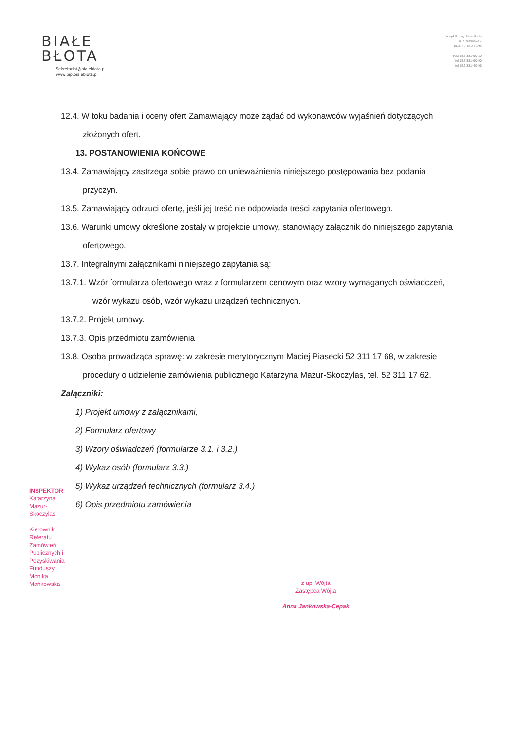BIAŁE
BŁOTA
Sekretariat@bialebiota.pl
www.bip.bialebiota.pl
Urząd Gminy Białe Błota
ul. Szubińska 7
86-005 Białe Błota
Fax 052 381-90-80
tel 052 381-90-90
tel 052 381-40-95
12.4. W toku badania i oceny ofert Zamawiający może żądać od wykonawców wyjaśnień dotyczących złożonych ofert.
13. POSTANOWIENIA KOŃCOWE
13.4. Zamawiający zastrzega sobie prawo do unieważnienia niniejszego postępowania bez podania przyczyn.
13.5. Zamawiający odrzuci ofertę, jeśli jej treść nie odpowiada treści zapytania ofertowego.
13.6. Warunki umowy określone zostały w projekcie umowy, stanowiący załącznik do niniejszego zapytania ofertowego.
13.7. Integralnymi załącznikami niniejszego zapytania są:
13.7.1. Wzór formularza ofertowego wraz z formularzem cenowym oraz wzory wymaganych oświadczeń, wzór wykazu osób, wzór wykazu urządzeń technicznych.
13.7.2. Projekt umowy.
13.7.3. Opis przedmiotu zamówienia
13.8. Osoba prowadząca sprawę: w zakresie merytorycznym Maciej Piasecki 52 311 17 68, w zakresie procedury o udzielenie zamówienia publicznego Katarzyna Mazur-Skoczylas, tel. 52 311 17 62.
Załączniki:
1) Projekt umowy z załącznikami,
2) Formularz ofertowy
3) Wzory oświadczeń (formularze 3.1. i 3.2.)
4) Wykaz osób (formularz 3.3.)
5) Wykaz urządzeń technicznych (formularz 3.4.)
6) Opis przedmiotu zamówienia
INSPEKTOR
Katarzyna Mazur-Skoczylas
Kierownik Referatu Zamówień Publicznych i Pozyskiwania Funduszy
Monika Mańkowska
z up. Wójta
Zastępca Wójta
Anna Jankowska-Cepak